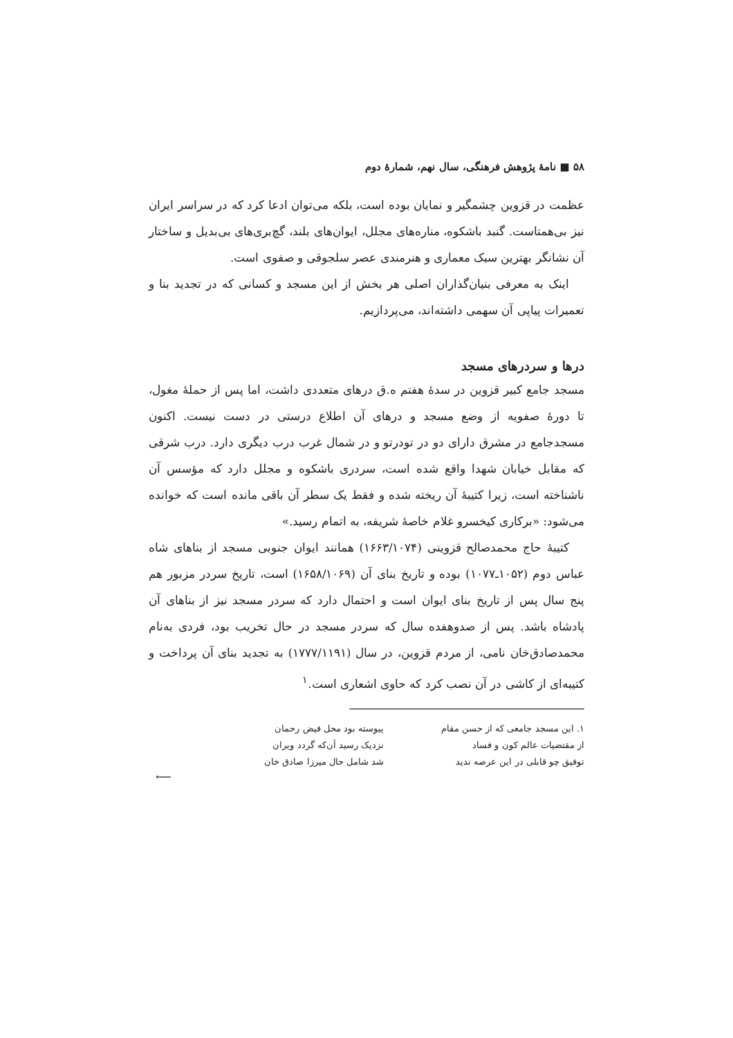۵۸ ■ نامهٔ پژوهش فرهنگی، سال نهم، شمارهٔ دوم
عظمت در قزوین چشمگیر و نمایان بوده است، بلکه می‌توان ادعا کرد که در سراسر ایران نیز بی‌همتاست. گنبد باشکوه، مناره‌های مجلل، ایوان‌های بلند، گچ‌بری‌های بی‌بدیل و ساختار آن نشانگر بهترین سبک معماری و هنرمندی عصر سلجوقی و صفوی است.
اینک به معرفی بنیان‌گذاران اصلی هر بخش از این مسجد و کسانی که در تجدید بنا و تعمیرات پیاپی آن سهمی داشته‌اند، می‌پردازیم.
درها و سردرهای مسجد
مسجد جامع کبیر قزوین در سدهٔ هفتم ه.ق درهای متعددی داشت، اما پس از حملهٔ مغول، تا دورهٔ صفویه از وضع مسجد و درهای آن اطلاع درستی در دست نیست. اکنون مسجدجامع در مشرق دارای دو در تودرتو و در شمال غرب درب دیگری دارد. درب شرقی که مقابل خیابان شهدا واقع شده است، سردری باشکوه و مجلل دارد که مؤسس آن ناشناخته است، زیرا کتیبهٔ آن ریخته شده و فقط یک سطر آن باقی مانده است که خوانده می‌شود: «برکاری کیخسرو غلام خاصهٔ شریفه، به اتمام رسید.»
کتیبهٔ حاج محمدصالح قزوینی (۱۶۶۳/۱۰۷۴) همانند ایوان جنوبی مسجد از بناهای شاه عباس دوم (۱۰۵۲ـ۱۰۷۷) بوده و تاریخ بنای آن (۱۶۵۸/۱۰۶۹) است، تاریخ سردر مزبور هم پنج سال پس از تاریخ بنای ایوان است و احتمال دارد که سردر مسجد نیز از بناهای آن پادشاه باشد. پس از صدوهفده سال که سردر مسجد در حال تخریب بود، فردی به‌نام محمدصادق‌خان نامی، از مردم قزوین، در سال (۱۷۷۷/۱۱۹۱) به تجدید بنای آن پرداخت و کتیبه‌ای از کاشی در آن نصب کرد که حاوی اشعاری است.<sup>۱</sup>
۱. این مسجد جامعی که از حسن مقام
از مقتضیات عالم کون و فساد
توفیق چو قابلی در این عرصه ندید
پیوسته بود محل فیض رحمان
نزدیک رسید آن‌که گردد ویران
شد شامل حال میرزا صادق خان
⟵